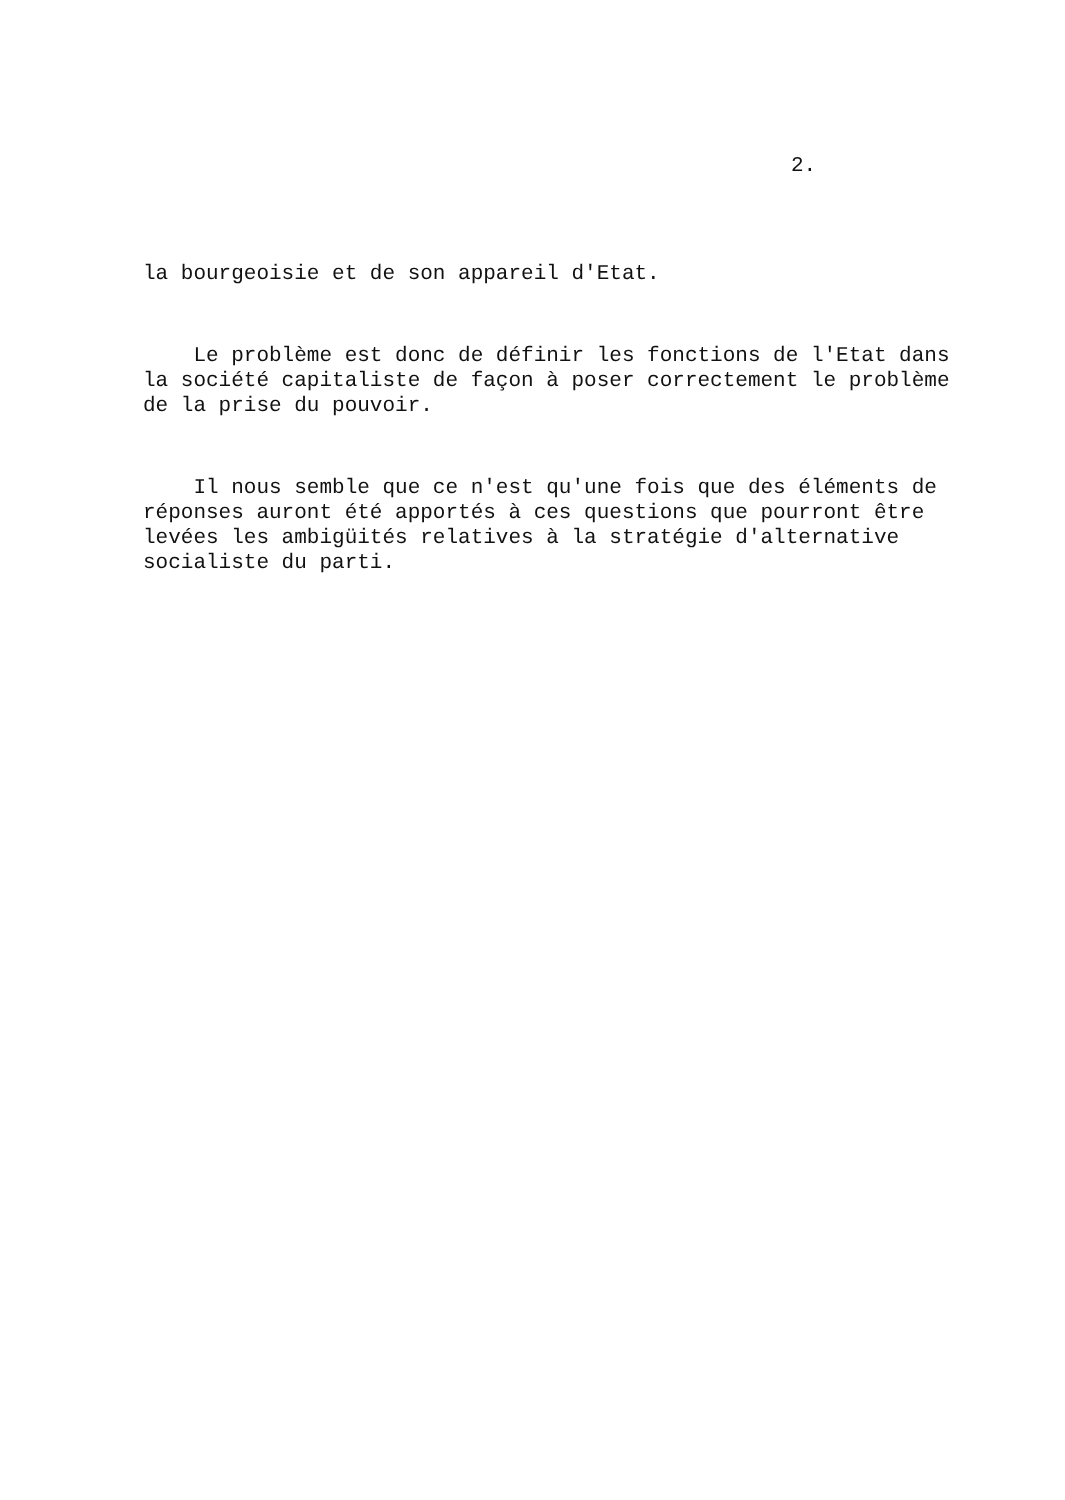2.
la bourgeoisie et de son appareil d'Etat.
Le problème est donc de définir les fonctions de l'Etat dans la société capitaliste de façon à poser correctement le problème de la prise du pouvoir.
Il nous semble que ce n'est qu'une fois que des éléments de réponses auront été apportés à ces questions que pourront être levées les ambigüités relatives à la stratégie d'alternative socialiste du parti.